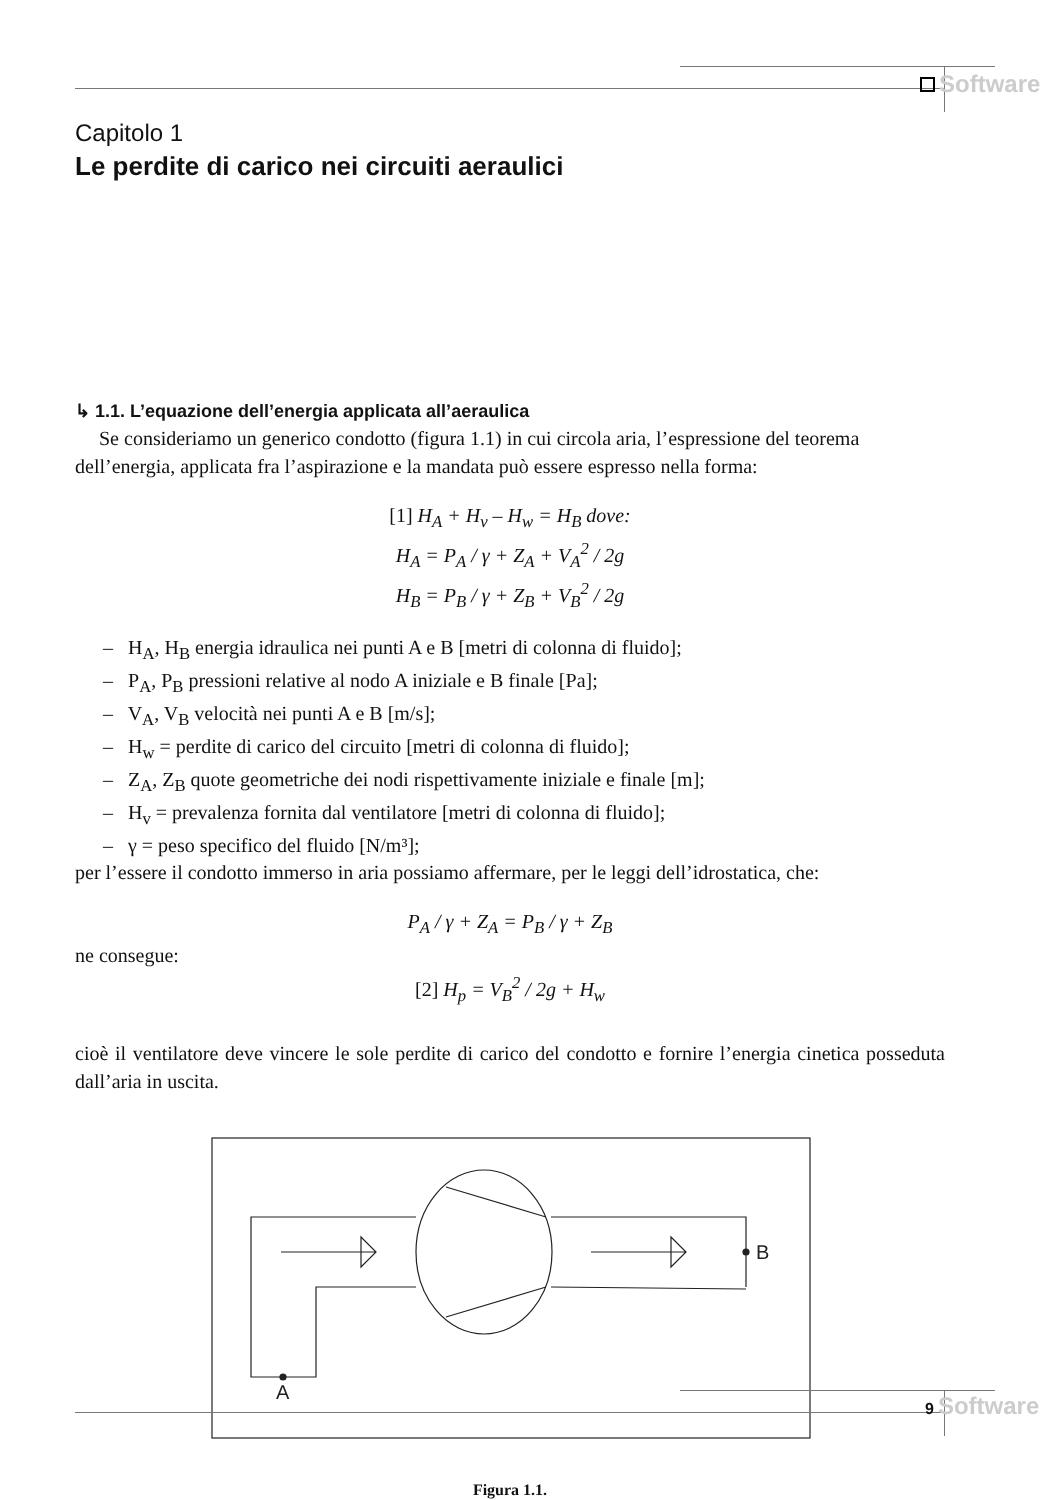Software
Capitolo 1
Le perdite di carico nei circuiti aeraulici
↳ 1.1. L’equazione dell’energia applicata all’aeraulica
Se consideriamo un generico condotto (figura 1.1) in cui circola aria, l’espressione del teorema dell’energia, applicata fra l’aspirazione e la mandata può essere espresso nella forma:
[1] H<sub>A</sub> + H<sub>v</sub> – H<sub>w</sub> = H<sub>B</sub> dove:
H<sub>A</sub> = P<sub>A</sub> / γ + Z<sub>A</sub> + V<sub>A</sub><sup>2</sup> / 2g
H<sub>B</sub> = P<sub>B</sub> / γ + Z<sub>B</sub> + V<sub>B</sub><sup>2</sup> / 2g
– H<sub>A</sub>, H<sub>B</sub> energia idraulica nei punti A e B [metri di colonna di fluido];
– P<sub>A</sub>, P<sub>B</sub> pressioni relative al nodo A iniziale e B finale [Pa];
– V<sub>A</sub>, V<sub>B</sub> velocità nei punti A e B [m/s];
– H<sub>w</sub> = perdite di carico del circuito [metri di colonna di fluido];
– Z<sub>A</sub>, Z<sub>B</sub> quote geometriche dei nodi rispettivamente iniziale e finale [m];
– H<sub>v</sub> = prevalenza fornita dal ventilatore [metri di colonna di fluido];
– γ = peso specifico del fluido [N/m³];
per l’essere il condotto immerso in aria possiamo affermare, per le leggi dell’idrostatica, che:
P<sub>A</sub> / γ + Z<sub>A</sub> = P<sub>B</sub> / γ + Z<sub>B</sub>
ne consegue:
[2] H<sub>p</sub> = V<sub>B</sub><sup>2</sup> / 2g + H<sub>w</sub>
cioè il ventilatore deve vincere le sole perdite di carico del condotto e fornire l’energia cinetica posseduta dall’aria in uscita.
A
B
Figura 1.1.
9 Software